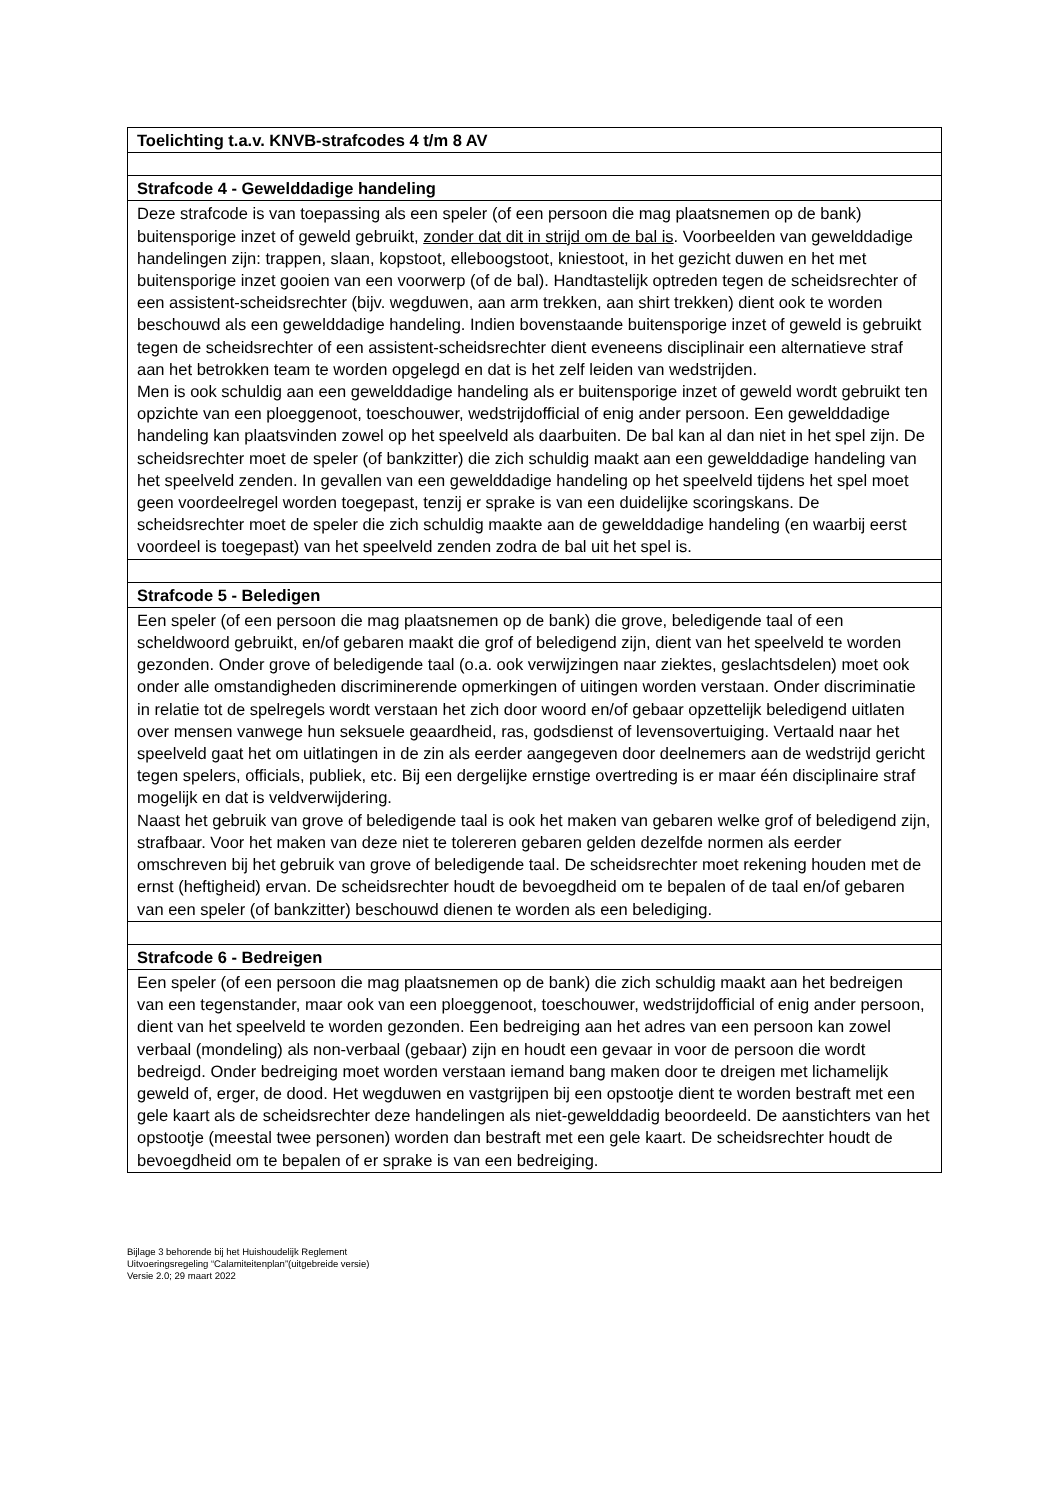| Toelichting t.a.v. KNVB-strafcodes 4 t/m 8 AV |
| Strafcode 4 - Gewelddadige handeling |
| Deze strafcode is van toepassing als een speler (of een persoon die mag plaatsnemen op de bank) buitensporige inzet of geweld gebruikt, zonder dat dit in strijd om de bal is . Voorbeelden van gewelddadige handelingen zijn: trappen, slaan, kopstoot, elleboogstoot, kniestoot, in het gezicht duwen en het met buitensporige inzet gooien van een voorwerp (of de bal). Handtastelijk optreden tegen de scheidsrechter of een assistent-scheidsrechter (bijv. wegduwen, aan arm trekken, aan shirt trekken) dient ook te worden beschouwd als een gewelddadige handeling. Indien bovenstaande buitensporige inzet of geweld is gebruikt tegen de scheidsrechter of een assistent-scheidsrechter dient eveneens disciplinair een alternatieve straf aan het betrokken team te worden opgelegd en dat is het zelf leiden van wedstrijden. Men is ook schuldig aan een gewelddadige handeling als er buitensporige inzet of geweld wordt gebruikt ten opzichte van een ploeggenoot, toeschouwer, wedstrijdofficial of enig ander persoon. Een gewelddadige handeling kan plaatsvinden zowel op het speelveld als daarbuiten. De bal kan al dan niet in het spel zijn. De scheidsrechter moet de speler (of bankzitter) die zich schuldig maakt aan een gewelddadige handeling van het speelveld zenden. In gevallen van een gewelddadige handeling op het speelveld tijdens het spel moet geen voordeelregel worden toegepast, tenzij er sprake is van een duidelijke scoringskans. De scheidsrechter moet de speler die zich schuldig maakte aan de gewelddadige handeling (en waarbij eerst voordeel is toegepast) van het speelveld zenden zodra de bal uit het spel is. |
| Strafcode 5 - Beledigen |
| Een speler (of een persoon die mag plaatsnemen op de bank) die grove, beledigende taal of een scheldwoord gebruikt, en/of gebaren maakt die grof of beledigend zijn, dient van het speelveld te worden gezonden. Onder grove of beledigende taal (o.a. ook verwijzingen naar ziektes, geslachtsdelen) moet ook onder alle omstandigheden discriminerende opmerkingen of uitingen worden verstaan. Onder discriminatie in relatie tot de spelregels wordt verstaan het zich door woord en/of gebaar opzettelijk beledigend uitlaten over mensen vanwege hun seksuele geaardheid, ras, godsdienst of levensovertuiging. Vertaald naar het speelveld gaat het om uitlatingen in de zin als eerder aangegeven door deelnemers aan de wedstrijd gericht tegen spelers, officials, publiek, etc. Bij een dergelijke ernstige overtreding is er maar één disciplinaire straf mogelijk en dat is veldverwijdering. Naast het gebruik van grove of beledigende taal is ook het maken van gebaren welke grof of beledigend zijn, strafbaar. Voor het maken van deze niet te tolereren gebaren gelden dezelfde normen als eerder omschreven bij het gebruik van grove of beledigende taal. De scheidsrechter moet rekening houden met de ernst (heftigheid) ervan. De scheidsrechter houdt de bevoegdheid om te bepalen of de taal en/of gebaren van een speler (of bankzitter) beschouwd dienen te worden als een belediging. |
| Strafcode 6 - Bedreigen |
| Een speler (of een persoon die mag plaatsnemen op de bank) die zich schuldig maakt aan het bedreigen van een tegenstander, maar ook van een ploeggenoot, toeschouwer, wedstrijdofficial of enig ander persoon, dient van het speelveld te worden gezonden. Een bedreiging aan het adres van een persoon kan zowel verbaal (mondeling) als non-verbaal (gebaar) zijn en houdt een gevaar in voor de persoon die wordt bedreigd. Onder bedreiging moet worden verstaan iemand bang maken door te dreigen met lichamelijk geweld of, erger, de dood. Het wegduwen en vastgrijpen bij een opstootje dient te worden bestraft met een gele kaart als de scheidsrechter deze handelingen als niet-gewelddadig beoordeeld. De aanstichters van het opstootje (meestal twee personen) worden dan bestraft met een gele kaart. De scheidsrechter houdt de bevoegdheid om te bepalen of er sprake is van een bedreiging. |
Bijlage 3 behorende bij het Huishoudelijk Reglement
Uitvoeringsregeling “Calamiteitenplan”(uitgebreide versie)
Versie 2.0; 29 maart 2022